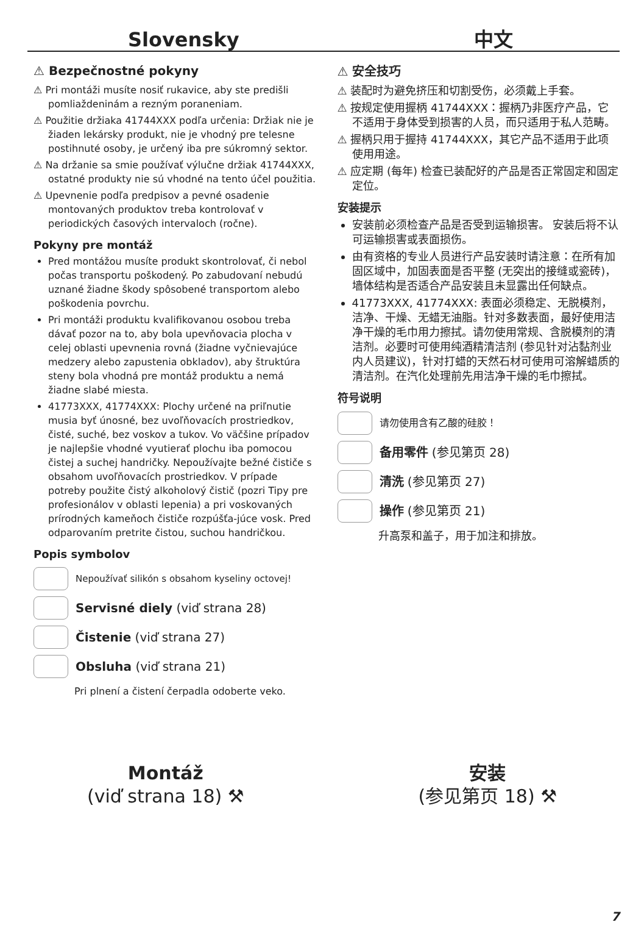Slovensky
中文
⚠ Bezpečnostné pokyny
⚠ Pri montáži musíte nosiť rukavice, aby ste predišli pomliaždeninám a rezným poraneniam.
⚠ Použitie držiaka 41744XXX podľa určenia: Držiak nie je žiaden lekársky produkt, nie je vhodný pre telesne postihnuté osoby, je určený iba pre súkromný sektor.
⚠ Na držanie sa smie používať výlučne držiak 41744XXX, ostatné produkty nie sú vhodné na tento účel použitia.
⚠ Upevnenie podľa predpisov a pevné osadenie montovaných produktov treba kontrolovať v periodických časových intervaloch (ročne).
Pokyny pre montáž
Pred montážou musíte produkt skontrolovať, či nebol počas transportu poškodený. Po zabudovaní nebudú uznané žiadne škody spôsobené transportom alebo poškodenia povrchu.
Pri montáži produktu kvalifikovanou osobou treba dávať pozor na to, aby bola upevňovacia plocha v celej oblasti upevnenia rovná (žiadne vyčnievajúce medzery alebo zapustenia obkladov), aby štruktúra steny bola vhodná pre montáž produktu a nemá žiadne slabé miesta.
41773XXX, 41774XXX: Plochy určené na priľnutie musia byť únosné, bez uvoľňovacích prostriedkov, čisté, suché, bez voskov a tukov. Vo väčšine prípadov je najlepšie vhodné vyutierať plochu iba pomocou čistej a suchej handričky. Nepoužívajte bežné čističe s obsahom uvoľňovacích prostriedkov. V prípade potreby použite čistý alkoholový čistič (pozri Tipy pre profesionálov v oblasti lepenia) a pri voskovaných prírodných kameňoch čističe rozpúšťa-júce vosk. Pred odparovaním pretrite čistou, suchou handričkou.
Popis symbolov
Nepoužívať silikón s obsahom kyseliny octovej!
Servisné diely (viď strana 28)
Čistenie (viď strana 27)
Obsluha (viď strana 21)
Pri plnení a čistení čerpadla odoberte veko.
⚠ 安全技巧
⚠ 装配时为避免挤压和切割受伤，必须戴上手套。
⚠ 按规定使用握柄 41744XXX：握柄乃非医疗产品，它不适用于身体受到损害的人员，而只适用于私人范畴。
⚠ 握柄只用于握持 41744XXX，其它产品不适用于此项使用用途。
⚠ 应定期 (每年) 检查已装配好的产品是否正常固定和固定定位。
安装提示
安装前必须检查产品是否受到运输损害。 安装后将不认可运输损害或表面损伤。
由有资格的专业人员进行产品安装时请注意：在所有加固区域中，加固表面是否平整 (无突出的接缝或瓷砖)，墙体结构是否适合产品安装且未显露出任何缺点。
41773XXX, 41774XXX: 表面必须稳定、无脱模剂，洁净、干燥、无蜡无油脂。针对多数表面，最好使用洁净干燥的毛巾用力擦拭。请勿使用常规、含脱模剂的清洁剂。必要时可使用纯酒精清洁剂 (参见针对沾黏剂业内人员建议)，针对打蜡的天然石材可使用可溶解蜡质的清洁剂。在汽化处理前先用洁净干燥的毛巾擦拭。
符号说明
请勿使用含有乙酸的硅胶！
备用零件 (参见第页 28)
清洗 (参见第页 27)
操作 (参见第页 21)
升高泵和盖子，用于加注和排放。
Montáž
(viď strana 18) ⚒
安装
(参见第页 18) ⚒
7